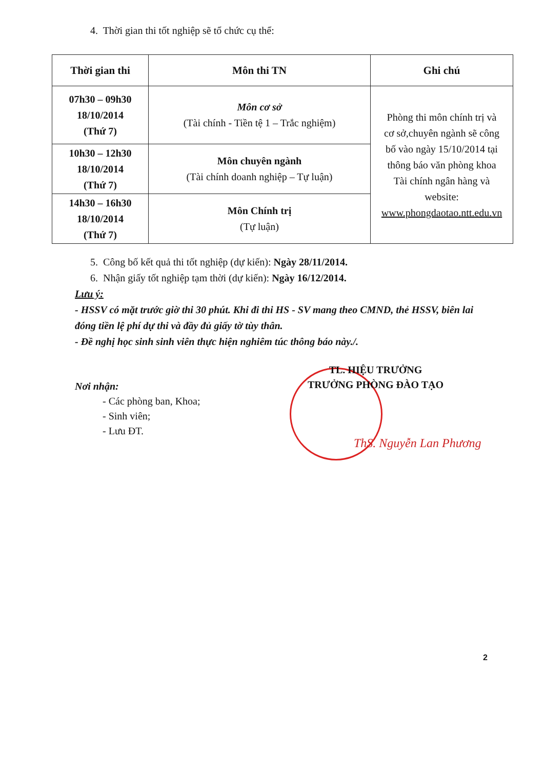4. Thời gian thi tốt nghiệp sẽ tổ chức cụ thể:
| Thời gian thi | Môn thi TN | Ghi chú |
| --- | --- | --- |
| 07h30 – 09h30 18/10/2014 (Thứ 7) | Môn cơ sở (Tài chính - Tiền tệ 1 – Trắc nghiệm) | Phòng thi môn chính trị và cơ sở,chuyên ngành sẽ công bố vào ngày 15/10/2014 tại thông báo văn phòng khoa Tài chính ngân hàng và website: www.phongdaotao.ntt.edu.vn |
| 10h30 – 12h30 18/10/2014 (Thứ 7) | Môn chuyên ngành (Tài chính doanh nghiệp – Tự luận) | |
| 14h30 – 16h30 18/10/2014 (Thứ 7) | Môn Chính trị (Tự luận) | |
5. Công bố kết quả thi tốt nghiệp (dự kiến): Ngày 28/11/2014.
6. Nhận giấy tốt nghiệp tạm thời (dự kiến): Ngày 16/12/2014.
Lưu ý:
- HSSV có mặt trước giờ thi 30 phút. Khi đi thi HS - SV mang theo CMND, thẻ HSSV, biên lai đóng tiền lệ phí dự thi và đầy đủ giấy tờ tùy thân.
- Đề nghị học sinh sinh viên thực hiện nghiêm túc thông báo này./.
TL. HIỆU TRƯỞNG
TRƯỞNG PHÒNG ĐÀO TẠO
Nơi nhận:
- Các phòng ban, Khoa;
- Sinh viên;
- Lưu ĐT.
ThS. Nguyễn Lan Phương
2